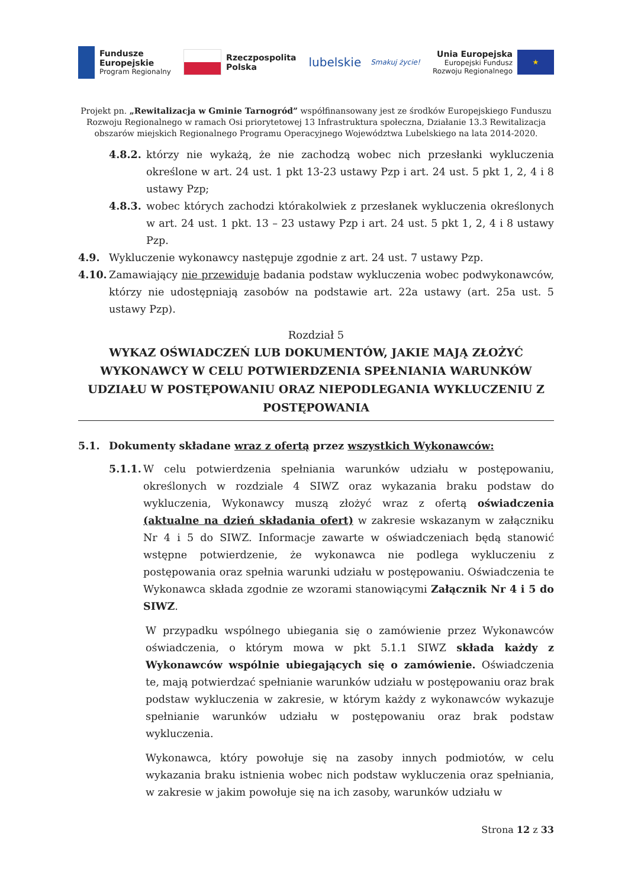Fundusze
Europejskie
Program Regionalny
Rzeczpospolita
Polska
lubelskie
Smakuj życie!
Unia Europejska
Europejski Fundusz
Rozwoju Regionalnego
★
Projekt pn. „Rewitalizacja w Gminie Tarnogród” współfinansowany jest ze środków Europejskiego Funduszu Rozwoju Regionalnego w ramach Osi priorytetowej 13 Infrastruktura społeczna, Działanie 13.3 Rewitalizacja obszarów miejskich Regionalnego Programu Operacyjnego Województwa Lubelskiego na lata 2014-2020.
4.8.2. którzy nie wykażą, że nie zachodzą wobec nich przesłanki wykluczenia określone w art. 24 ust. 1 pkt 13-23 ustawy Pzp i art. 24 ust. 5 pkt 1, 2, 4 i 8 ustawy Pzp;
4.8.3. wobec których zachodzi którakolwiek z przesłanek wykluczenia określonych w art. 24 ust. 1 pkt. 13 – 23 ustawy Pzp i art. 24 ust. 5 pkt 1, 2, 4 i 8 ustawy Pzp.
4.9. Wykluczenie wykonawcy następuje zgodnie z art. 24 ust. 7 ustawy Pzp.
4.10. Zamawiający nie przewiduje badania podstaw wykluczenia wobec podwykonawców, którzy nie udostępniają zasobów na podstawie art. 22a ustawy (art. 25a ust. 5 ustawy Pzp).
Rozdział 5
WYKAZ OŚWIADCZEŃ LUB DOKUMENTÓW, JAKIE MAJĄ ZŁOŻYĆ WYKONAWCY W CELU POTWIERDZENIA SPEŁNIANIA WARUNKÓW UDZIAŁU W POSTĘPOWANIU ORAZ NIEPODLEGANIA WYKLUCZENIU Z POSTĘPOWANIA
5.1. Dokumenty składane wraz z ofertą przez wszystkich Wykonawców:
5.1.1. W celu potwierdzenia spełniania warunków udziału w postępowaniu, określonych w rozdziale 4 SIWZ oraz wykazania braku podstaw do wykluczenia, Wykonawcy muszą złożyć wraz z ofertą oświadczenia (aktualne na dzień składania ofert) w zakresie wskazanym w załączniku Nr 4 i 5 do SIWZ. Informacje zawarte w oświadczeniach będą stanowić wstępne potwierdzenie, że wykonawca nie podlega wykluczeniu z postępowania oraz spełnia warunki udziału w postępowaniu. Oświadczenia te Wykonawca składa zgodnie ze wzorami stanowiącymi Załącznik Nr 4 i 5 do SIWZ.
W przypadku wspólnego ubiegania się o zamówienie przez Wykonawców oświadczenia, o którym mowa w pkt 5.1.1 SIWZ składa każdy z Wykonawców wspólnie ubiegających się o zamówienie. Oświadczenia te, mają potwierdzać spełnianie warunków udziału w postępowaniu oraz brak podstaw wykluczenia w zakresie, w którym każdy z wykonawców wykazuje spełnianie warunków udziału w postępowaniu oraz brak podstaw wykluczenia.
Wykonawca, który powołuje się na zasoby innych podmiotów, w celu wykazania braku istnienia wobec nich podstaw wykluczenia oraz spełniania, w zakresie w jakim powołuje się na ich zasoby, warunków udziału w
Strona 12 z 33